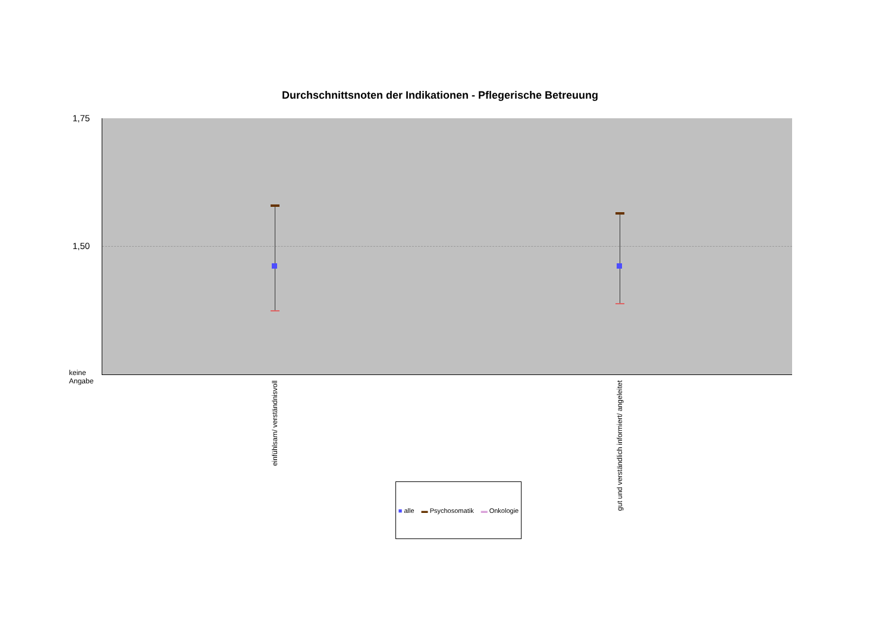Durchschnittsnoten der Indikationen - Pflegerische Betreuung
1,75
1,50
keine
Angabe
einfühlsam/ verständnisvoll
gut und verständlich informiert/ angeleitet
■ alle ▬ Psychosomatik ▬ Onkologie